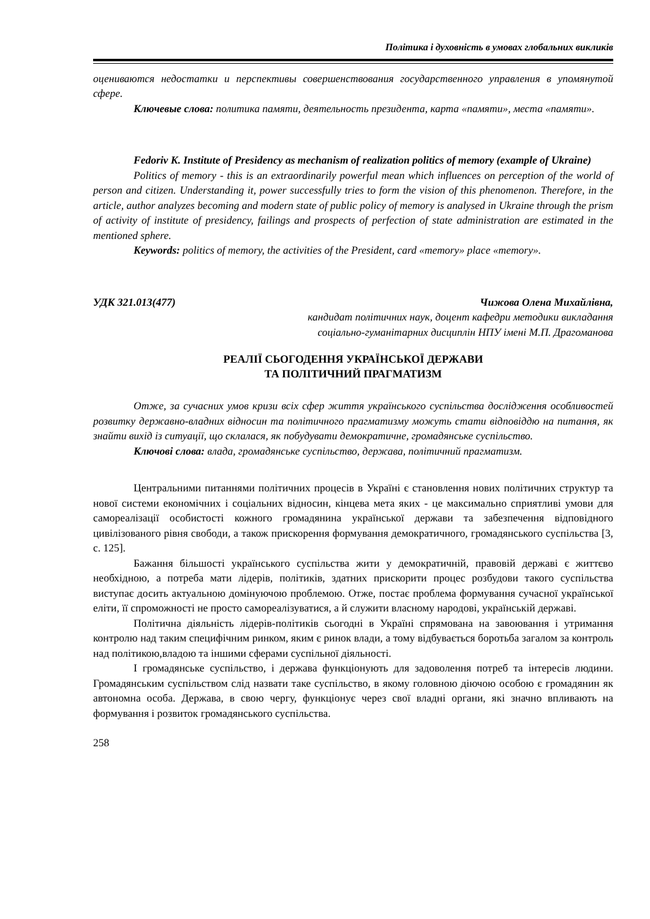Політика і духовність в умовах глобальних викликів
оцениваются недостатки и перспективы совершенствования государственного управления в упомянутой сфере.
Ключевые слова: политика памяти, деятельность президента, карта «памяти», места «памяти».
Fedoriv K. Institute of Presidency as mechanism of realization politics of memory (example of Ukraine)
Politics of memory - this is an extraordinarily powerful mean which influences on perception of the world of person and citizen. Understanding it, power successfully tries to form the vision of this phenomenon. Therefore, in the article, author analyzes becoming and modern state of public policy of memory is analysed in Ukraine through the prism of activity of institute of presidency, failings and prospects of perfection of state administration are estimated in the mentioned sphere.
Keywords: politics of memory, the activities of the President, card «memory» place «memory».
УДК 321.013(477) Чижова Олена Михайлівна,
кандидат політичних наук, доцент кафедри методики викладання
соціально-гуманітарних дисциплін НПУ імені М.П. Драгоманова
РЕАЛІЇ СЬОГОДЕННЯ УКРАЇНСЬКОЇ ДЕРЖАВИ
ТА ПОЛІТИЧНИЙ ПРАГМАТИЗМ
Отже, за сучасних умов кризи всіх сфер життя українського суспільства дослідження особливостей розвитку державно-владних відносин та політичного прагматизму можуть стати відповіддю на питання, як знайти вихід із ситуації, що склалася, як побудувати демократичне, громадянське суспільство.
Ключові слова: влада, громадянське суспільство, держава, політичний прагматизм.
Центральними питаннями політичних процесів в Україні є становлення нових політичних структур та нової системи економічних і соціальних відносин, кінцева мета яких - це максимально сприятливі умови для самореалізації особистості кожного громадянина української держави та забезпечення відповідного цивілізованого рівня свободи, а також прискорення формування демократичного, громадянського суспільства [3, с. 125].
Бажання більшості українського суспільства жити у демократичній, правовій державі є життєво необхідною, а потреба мати лідерів, політиків, здатних прискорити процес розбудови такого суспільства виступає досить актуальною домінуючою проблемою. Отже, постає проблема формування сучасної української еліти, її спроможності не просто самореалізуватися, а й служити власному народові, українській державі.
Політична діяльність лідерів-політиків сьогодні в Україні спрямована на завоювання і утримання контролю над таким специфічним ринком, яким є ринок влади, а тому відбувається боротьба загалом за контроль над політикою,владою та іншими сферами суспільної діяльності.
І громадянське суспільство, і держава функціонують для задоволення потреб та інтересів людини. Громадянським суспільством слід назвати таке суспільство, в якому головною діючою особою є громадянин як автономна особа. Держава, в свою чергу, функціонує через свої владні органи, які значно впливають на формування і розвиток громадянського суспільства.
258